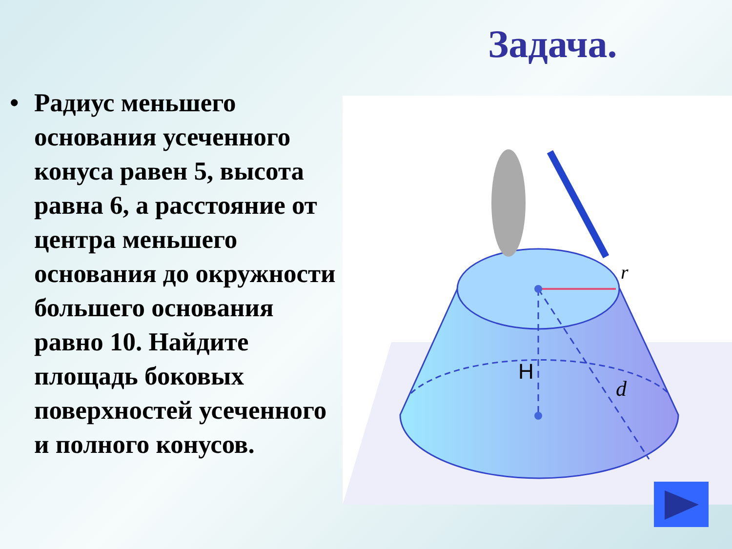Задача.
• Радиус меньшего основания усеченного конуса равен 5, высота равна 6, а расстояние от центра меньшего основания до окружности большего основания равно 10. Найдите площадь боковых поверхностей усеченного и полного конусов.
r
H
d